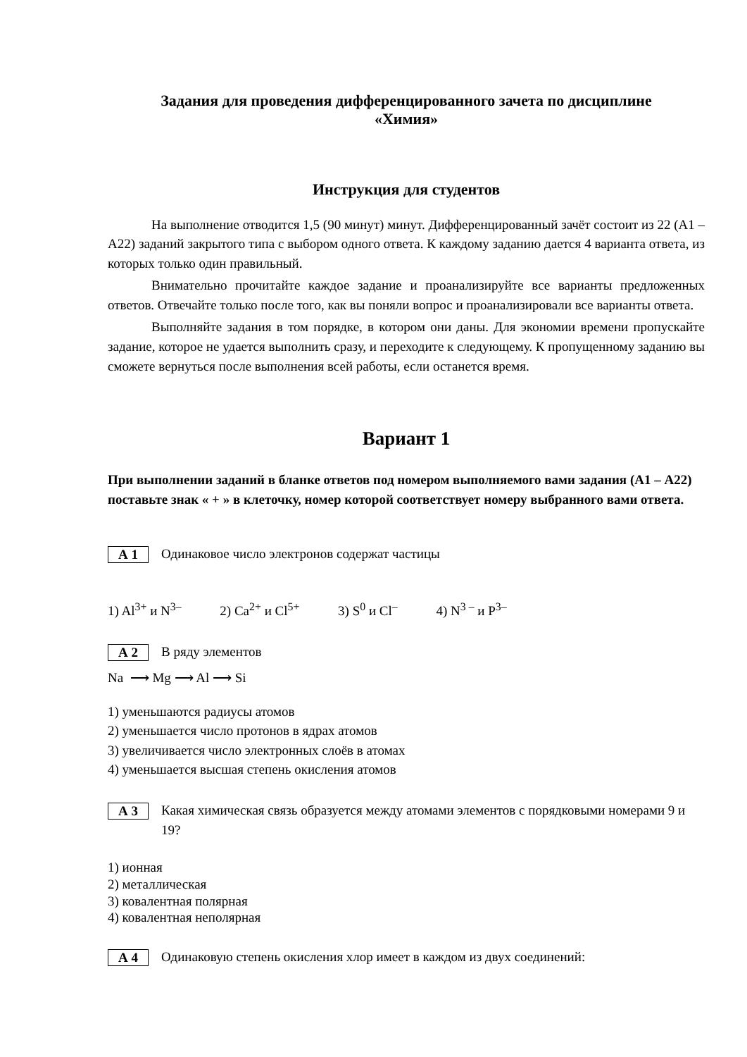Задания для проведения дифференцированного зачета по дисциплине
«Химия»
Инструкция для студентов
На выполнение отводится 1,5 (90 минут) минут. Дифференцированный зачёт состоит из 22 (А1 – А22) заданий закрытого типа с выбором одного ответа. К каждому заданию дается 4 варианта ответа, из которых только один правильный.
Внимательно прочитайте каждое задание и проанализируйте все варианты предложенных ответов. Отвечайте только после того, как вы поняли вопрос и проанализировали все варианты ответа.
Выполняйте задания в том порядке, в котором они даны. Для экономии времени пропускайте задание, которое не удается выполнить сразу, и переходите к следующему. К пропущенному заданию вы сможете вернуться после выполнения всей работы, если останется время.
Вариант 1
При выполнении заданий в бланке ответов под номером выполняемого вами задания (А1 – А22) поставьте знак « + » в клеточку, номер которой соответствует номеру выбранного вами ответа.
А 1
Одинаковое число электронов содержат частицы
1) Al<sup>3+</sup> и N<sup>3–</sup> 2) Ca<sup>2+</sup> и Cl<sup>5+</sup> 3) S<sup>0</sup> и Cl<sup>–</sup> 4) N<sup>3 –</sup> и P<sup>3–</sup>
А 2
В ряду элементов
Na ⟶ Mg ⟶ Al ⟶ Si
1) уменьшаются радиусы атомов
2) уменьшается число протонов в ядрах атомов
3) увеличивается число электронных слоёв в атомах
4) уменьшается высшая степень окисления атомов
А 3
Какая химическая связь образуется между атомами элементов с порядковыми номерами 9 и 19?
1) ионная
2) металлическая
3) ковалентная полярная
4) ковалентная неполярная
А 4
Одинаковую степень окисления хлор имеет в каждом из двух соединений: